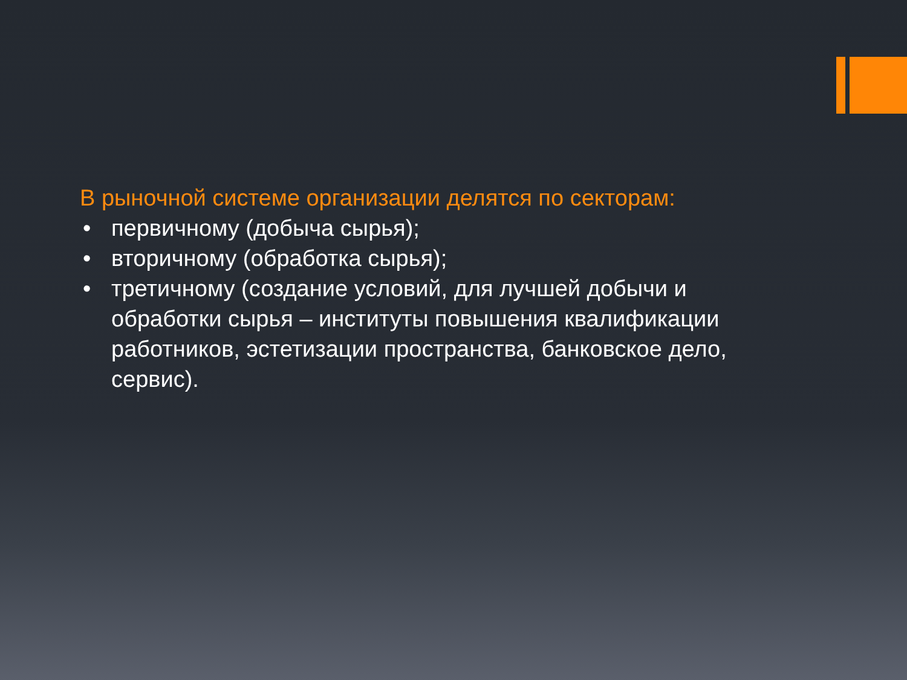В рыночной системе организации делятся по секторам:
• первичному (добыча сырья);
• вторичному (обработка сырья);
• третичному (создание условий, для лучшей добычи и обработки сырья – институты повышения квалификации работников, эстетизации пространства, банковское дело, сервис).